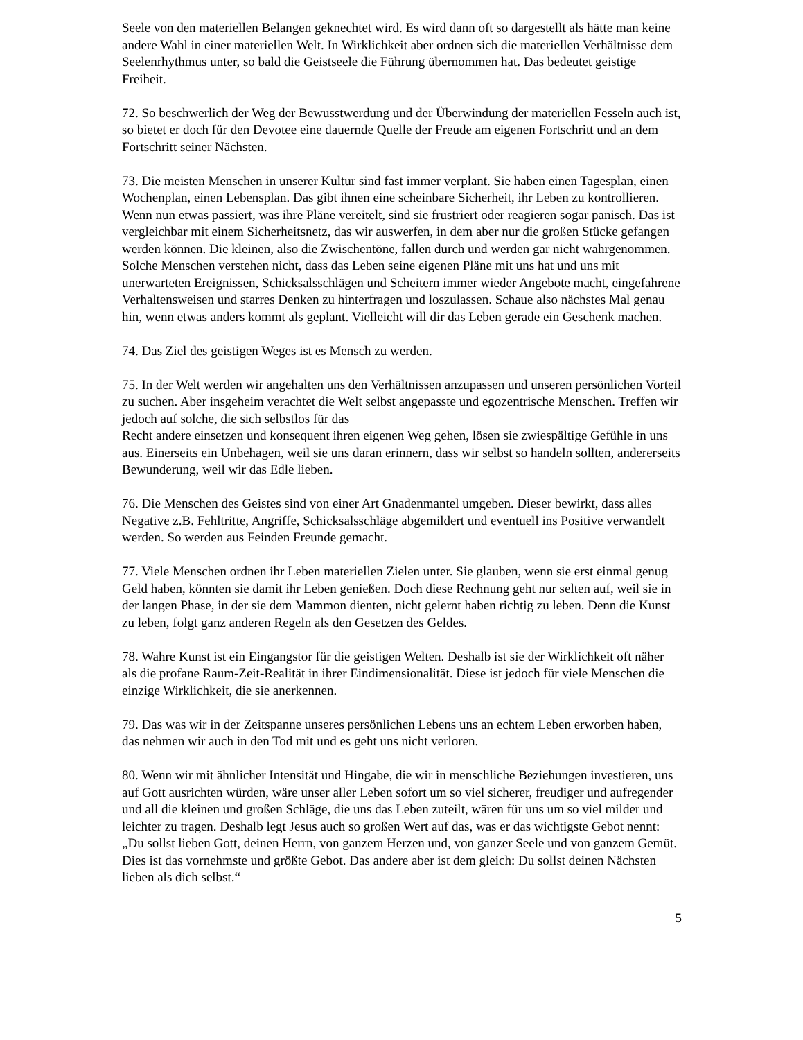Seele von den materiellen Belangen geknechtet wird. Es wird dann oft so dargestellt als hätte man keine andere Wahl in einer materiellen Welt. In Wirklichkeit aber ordnen sich die materiellen Verhältnisse dem Seelenrhythmus unter, so bald die Geistseele die Führung übernommen hat. Das bedeutet geistige Freiheit.
72. So beschwerlich der Weg der Bewusstwerdung und der Überwindung der materiellen Fesseln auch ist, so bietet er doch für den Devotee eine dauernde Quelle der Freude am eigenen Fortschritt und an dem Fortschritt seiner Nächsten.
73. Die meisten Menschen in unserer Kultur sind fast immer verplant. Sie haben einen Tagesplan, einen Wochenplan, einen Lebensplan. Das gibt ihnen eine scheinbare Sicherheit, ihr Leben zu kontrollieren. Wenn nun etwas passiert, was ihre Pläne vereitelt, sind sie frustriert oder reagieren sogar panisch. Das ist vergleichbar mit einem Sicherheitsnetz, das wir auswerfen, in dem aber nur die großen Stücke gefangen werden können. Die kleinen, also die Zwischentöne, fallen durch und werden gar nicht wahrgenommen. Solche Menschen verstehen nicht, dass das Leben seine eigenen Pläne mit uns hat und uns mit unerwarteten Ereignissen, Schicksalsschlägen und Scheitern immer wieder Angebote macht, eingefahrene Verhaltensweisen und starres Denken zu hinterfragen und loszulassen. Schaue also nächstes Mal genau hin, wenn etwas anders kommt als geplant. Vielleicht will dir das Leben gerade ein Geschenk machen.
74. Das Ziel des geistigen Weges ist es Mensch zu werden.
75. In der Welt werden wir angehalten uns den Verhältnissen anzupassen und unseren persönlichen Vorteil zu suchen. Aber insgeheim verachtet die Welt selbst angepasste und egozentrische Menschen. Treffen wir jedoch auf solche, die sich selbstlos für das
Recht andere einsetzen und konsequent ihren eigenen Weg gehen, lösen sie zwiespältige Gefühle in uns aus. Einerseits ein Unbehagen, weil sie uns daran erinnern, dass wir selbst so handeln sollten, andererseits Bewunderung, weil wir das Edle lieben.
76. Die Menschen des Geistes sind von einer Art Gnadenmantel umgeben. Dieser bewirkt, dass alles Negative z.B. Fehltritte, Angriffe, Schicksalsschläge abgemildert und eventuell ins Positive verwandelt werden. So werden aus Feinden Freunde gemacht.
77. Viele Menschen ordnen ihr Leben materiellen Zielen unter. Sie glauben, wenn sie erst einmal genug Geld haben, könnten sie damit ihr Leben genießen. Doch diese Rechnung geht nur selten auf, weil sie in der langen Phase, in der sie dem Mammon dienten, nicht gelernt haben richtig zu leben. Denn die Kunst zu leben, folgt ganz anderen Regeln als den Gesetzen des Geldes.
78. Wahre Kunst ist ein Eingangstor für die geistigen Welten. Deshalb ist sie der Wirklichkeit oft näher als die profane Raum-Zeit-Realität in ihrer Eindimensionalität. Diese ist jedoch für viele Menschen die einzige Wirklichkeit, die sie anerkennen.
79. Das was wir in der Zeitspanne unseres persönlichen Lebens uns an echtem Leben erworben haben, das nehmen wir auch in den Tod mit und es geht uns nicht verloren.
80. Wenn wir mit ähnlicher Intensität und Hingabe, die wir in menschliche Beziehungen investieren, uns auf Gott ausrichten würden, wäre unser aller Leben sofort um so viel sicherer, freudiger und aufregender und all die kleinen und großen Schläge, die uns das Leben zuteilt, wären für uns um so viel milder und leichter zu tragen. Deshalb legt Jesus auch so großen Wert auf das, was er das wichtigste Gebot nennt:
„Du sollst lieben Gott, deinen Herrn, von ganzem Herzen und, von ganzer Seele und von ganzem Gemüt. Dies ist das vornehmste und größte Gebot. Das andere aber ist dem gleich: Du sollst deinen Nächsten lieben als dich selbst.“
5